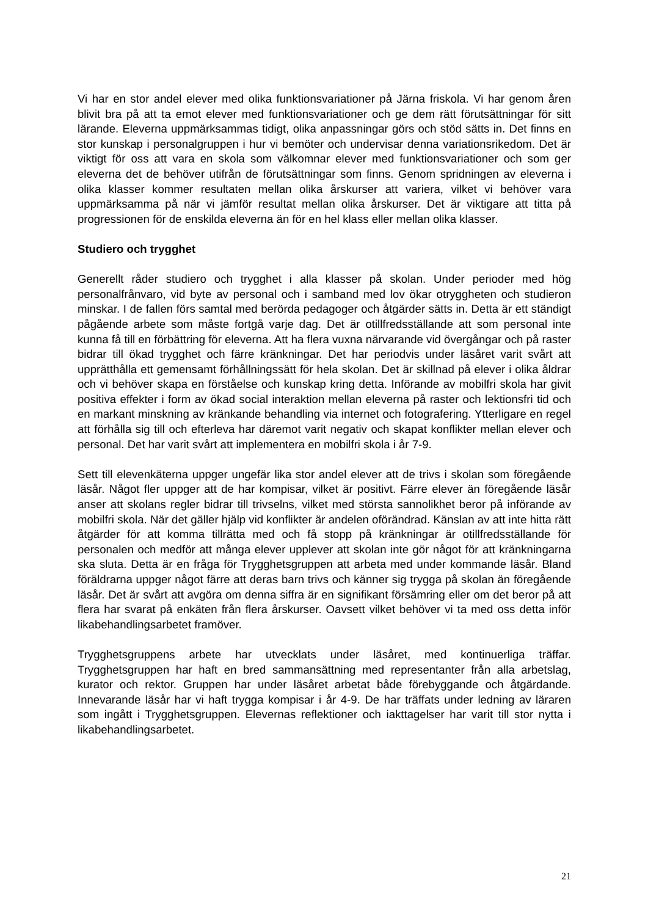Vi har en stor andel elever med olika funktionsvariationer på Järna friskola. Vi har genom åren blivit bra på att ta emot elever med funktionsvariationer och ge dem rätt förutsättningar för sitt lärande. Eleverna uppmärksammas tidigt, olika anpassningar görs och stöd sätts in. Det finns en stor kunskap i personalgruppen i hur vi bemöter och undervisar denna variationsrikedom. Det är viktigt för oss att vara en skola som välkomnar elever med funktionsvariationer och som ger eleverna det de behöver utifrån de förutsättningar som finns. Genom spridningen av eleverna i olika klasser kommer resultaten mellan olika årskurser att variera, vilket vi behöver vara uppmärksamma på när vi jämför resultat mellan olika årskurser. Det är viktigare att titta på progressionen för de enskilda eleverna än för en hel klass eller mellan olika klasser.
Studiero och trygghet
Generellt råder studiero och trygghet i alla klasser på skolan. Under perioder med hög personalfrånvaro, vid byte av personal och i samband med lov ökar otryggheten och studieron minskar. I de fallen förs samtal med berörda pedagoger och åtgärder sätts in. Detta är ett ständigt pågående arbete som måste fortgå varje dag. Det är otillfredsställande att som personal inte kunna få till en förbättring för eleverna. Att ha flera vuxna närvarande vid övergångar och på raster bidrar till ökad trygghet och färre kränkningar. Det har periodvis under läsåret varit svårt att upprätthålla ett gemensamt förhållningssätt för hela skolan. Det är skillnad på elever i olika åldrar och vi behöver skapa en förståelse och kunskap kring detta. Införande av mobilfri skola har givit positiva effekter i form av ökad social interaktion mellan eleverna på raster och lektionsfri tid och en markant minskning av kränkande behandling via internet och fotografering. Ytterligare en regel att förhålla sig till och efterleva har däremot varit negativ och skapat konflikter mellan elever och personal. Det har varit svårt att implementera en mobilfri skola i år 7-9.
Sett till elevenkäterna uppger ungefär lika stor andel elever att de trivs i skolan som föregående läsår. Något fler uppger att de har kompisar, vilket är positivt. Färre elever än föregående läsår anser att skolans regler bidrar till trivselns, vilket med största sannolikhet beror på införande av mobilfri skola. När det gäller hjälp vid konflikter är andelen oförändrad. Känslan av att inte hitta rätt åtgärder för att komma tillrätta med och få stopp på kränkningar är otillfredsställande för personalen och medför att många elever upplever att skolan inte gör något för att kränkningarna ska sluta. Detta är en fråga för Trygghetsgruppen att arbeta med under kommande läsår. Bland föräldrarna uppger något färre att deras barn trivs och känner sig trygga på skolan än föregående läsår. Det är svårt att avgöra om denna siffra är en signifikant försämring eller om det beror på att flera har svarat på enkäten från flera årskurser. Oavsett vilket behöver vi ta med oss detta inför likabehandlingsarbetet framöver.
Trygghetsgruppens arbete har utvecklats under läsåret, med kontinuerliga träffar. Trygghetsgruppen har haft en bred sammansättning med representanter från alla arbetslag, kurator och rektor. Gruppen har under läsåret arbetat både förebyggande och åtgärdande. Innevarande läsår har vi haft trygga kompisar i år 4-9. De har träffats under ledning av läraren som ingått i Trygghetsgruppen. Elevernas reflektioner och iakttagelser har varit till stor nytta i likabehandlingsarbetet.
21